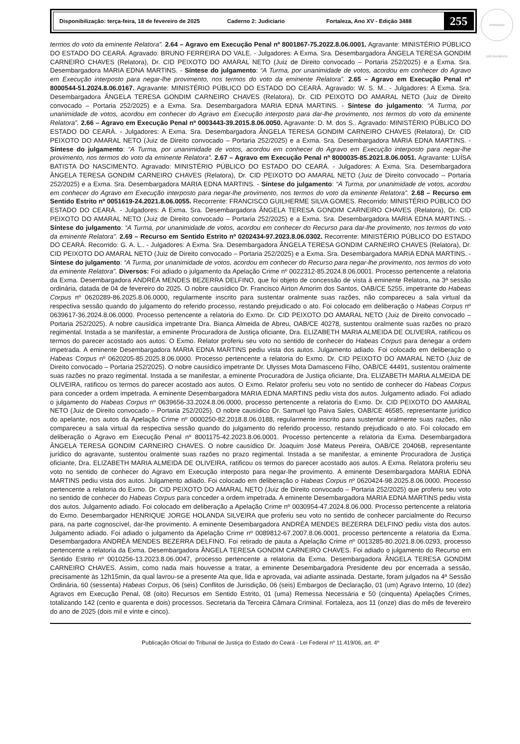ASSINADO DIGITALMENTE
Disponibilização: terça-feira, 18 de fevereiro de 2025 Caderno 2: Judiciario Fortaleza, Ano XV - Edição 3488 255
termos do voto da eminente Relatora”. 2.64 – Agravo em Execução Penal nº 8001867-75.2022.8.06.0001. Agravante: MINISTÉRIO PÚBLICO DO ESTADO DO CEARÁ. Agravado: BRUNO FERREIRA DO VALE. - Julgadores: A Exma. Sra. Desembargadora ÂNGELA TERESA GONDIM CARNEIRO CHAVES (Relatora), Dr. CID PEIXOTO DO AMARAL NETO (Juiz de Direito convocado – Portaria 252/2025) e a Exma. Sra. Desembargadora MARIA EDNA MARTINS. - Síntese do julgamento: “A Turma, por unanimidade de votos, acordou em conhecer do Agravo em Execução interposto para negar-lhe provimento, nos termos do voto da eminente Relatora”. 2.65 – Agravo em Execução Penal nº 8000544-51.2024.8.06.0167. Agravante: MINISTÉRIO PÚBLICO DO ESTADO DO CEARÁ. Agravado: W. S. M.. - Julgadores: A Exma. Sra. Desembargadora ÂNGELA TERESA GONDIM CARNEIRO CHAVES (Relatora), Dr. CID PEIXOTO DO AMARAL NETO (Juiz de Direito convocado – Portaria 252/2025) e a Exma. Sra. Desembargadora MARIA EDNA MARTINS. - Síntese do julgamento: “A Turma, por unanimidade de votos, acordou em conhecer do Agravo em Execução interposto para dar-lhe provimento, nos termos do voto da eminente Relatora”. 2.66 – Agravo em Execução Penal nº 0003443-39.2015.8.06.0050. Agravante: D. M. dos S.. Agravado: MINISTÉRIO PÚBLICO DO ESTADO DO CEARÁ. - Julgadores: A Exma. Sra. Desembargadora ÂNGELA TERESA GONDIM CARNEIRO CHAVES (Relatora), Dr. CID PEIXOTO DO AMARAL NETO (Juiz de Direito convocado – Portaria 252/2025) e a Exma. Sra. Desembargadora MARIA EDNA MARTINS. - Síntese do julgamento: “A Turma, por unanimidade de votos, acordou em conhecer do Agravo em Execução interposto para negar-lhe provimento, nos termos do voto da eminente Relatora”. 2.67 – Agravo em Execução Penal nº 8000035-85.2021.8.06.0051. Agravante: LUÍSA BATISTA DO NASCIMENTO. Agravado: MINISTÉRIO PÚBLICO DO ESTADO DO CEARÁ. - Julgadores: A Exma. Sra. Desembargadora ÂNGELA TERESA GONDIM CARNEIRO CHAVES (Relatora), Dr. CID PEIXOTO DO AMARAL NETO (Juiz de Direito convocado – Portaria 252/2025) e a Exma. Sra. Desembargadora MARIA EDNA MARTINS. - Síntese do julgamento: “A Turma, por unanimidade de votos, acordou em conhecer do Agravo em Execução interposto para negar-lhe provimento, nos termos do voto da eminente Relatora”. 2.68 – Recurso em Sentido Estrito nº 0051619-24.2021.8.06.0055. Recorrente: FRANCISCO GUILHERME SILVA GOMES. Recorrido: MINISTÉRIO PÚBLICO DO ESTADO DO CEARÁ. - Julgadores: A Exma. Sra. Desembargadora ÂNGELA TERESA GONDIM CARNEIRO CHAVES (Relatora), Dr. CID PEIXOTO DO AMARAL NETO (Juiz de Direito convocado – Portaria 252/2025) e a Exma. Sra. Desembargadora MARIA EDNA MARTINS. - Síntese do julgamento: “A Turma, por unanimidade de votos, acordou em conhecer do Recurso para dar-lhe provimento, nos termos do voto da eminente Relatora”. 2.69 – Recurso em Sentido Estrito nº 0202434-97.2023.8.06.0302. Recorrente: MINISTÉRIO PÚBLICO DO ESTADO DO CEARÁ. Recorrido: G. A. L.. - Julgadores: A Exma. Sra. Desembargadora ÂNGELA TERESA GONDIM CARNEIRO CHAVES (Relatora), Dr. CID PEIXOTO DO AMARAL NETO (Juiz de Direito convocado – Portaria 252/2025) e a Exma. Sra. Desembargadora MARIA EDNA MARTINS. - Síntese do julgamento: “A Turma, por unanimidade de votos, acordou em conhecer do Recurso para negar-lhe provimento, nos termos do voto da eminente Relatora”. Diversos: Foi adiado o julgamento da Apelação Crime nº 0022312-85.2024.8.06.0001. Processo pertencente a relatoria da Exma. Desembargadora ANDRÉA MENDES BEZERRA DELFINO, que foi objeto de concessão de vista à eminente Relatora, na 3ª sessão ordinária, datada de 04 de fevereiro do 2025. O nobre causídico Dr. Francisco Airton Amorim dos Santos, OAB/CE 5255, impetrante do Habeas Corpus nº 0620289-86.2025.8.06.0000, regularmente inscrito para sustentar oralmente suas razões, não compareceu a sala virtual da respectiva sessão quando do julgamento do referido processo, restando prejudicado o ato. Foi colocado em deliberação o Habeas Corpus nº 0639617-36.2024.8.06.0000. Processo pertencente a relatoria do Exmo. Dr. CID PEIXOTO DO AMARAL NETO (Juiz de Direito convocado – Portaria 252/2025). A nobre causídica impetrante Dra. Bianca Almeida de Abreu, OAB/CE 40278, sustentou oralmente suas razões no prazo regimental. Instada a se manifestar, a eminente Procuradora de Justiça oficiante, Dra. ELIZABETH MARIA ALMEIDA DE OLIVEIRA, ratificou os termos do parecer acostado aos autos. O Exmo. Relator proferiu seu voto no sentido de conhecer do Habeas Corpus para denegar a ordem impetrada. A eminente Desembargadora MARIA EDNA MARTINS pediu vista dos autos. Julgamento adiado. Foi colocado em deliberação o Habeas Corpus nº 0620205-85.2025.8.06.0000. Processo pertencente a relatoria do Exmo. Dr. CID PEIXOTO DO AMARAL NETO (Juiz de Direito convocado – Portaria 252/2025). O nobre causídico impetrante Dr. Ulysses Mota Damasceno Filho, OAB/CE 44491, sustentou oralmente suas razões no prazo regimental. Instada a se manifestar, a eminente Procuradora de Justiça oficiante, Dra. ELIZABETH MARIA ALMEIDA DE OLIVEIRA, ratificou os termos do parecer acostado aos autos. O Exmo. Relator proferiu seu voto no sentido de conhecer do Habeas Corpus para conceder a ordem impetrada. A eminente Desembargadora MARIA EDNA MARTINS pediu vista dos autos. Julgamento adiado. Foi adiado o julgamento do Habeas Corpus nº 0639656-33.2024.8.06.0000, processo pertencente a relatoria do Exmo. Dr. CID PEIXOTO DO AMARAL NETO (Juiz de Direito convocado – Portaria 252/2025). O nobre causídico Dr. Samuel Igo Paiva Sales, OAB/CE 46585, representante jurídico do apelante, nos autos da Apelação Crime nº 0000250-82.2018.8.06.0188, regularmente inscrito para sustentar oralmente suas razões, não compareceu a sala virtual da respectiva sessão quando do julgamento do referido processo, restando prejudicado o ato. Foi colocado em deliberação o Agravo em Execução Penal nº 8001175-42.2023.8.06.0001. Processo pertencente a relatoria da Exma. Desembargadora ÂNGELA TERESA GONDIM CARNEIRO CHAVES. O nobre causídico Dr. Joaquim José Mateus Pereira, OAB/CE 20406B, representante jurídico do agravante, sustentou oralmente suas razões no prazo regimental. Instada a se manifestar, a eminente Procuradora de Justiça oficiante, Dra. ELIZABETH MARIA ALMEIDA DE OLIVEIRA, ratificou os termos do parecer acostado aos autos. A Exma. Relatora proferiu seu voto no sentido de conhecer do Agravo em Execução interposto para negar-lhe provimento. A eminente Desembargadora MARIA EDNA MARTINS pediu vista dos autos. Julgamento adiado. Foi colocado em deliberação o Habeas Corpus nº 0620424-98.2025.8.06.0000. Processo pertencente a relatoria do Exmo. Dr. CID PEIXOTO DO AMARAL NETO (Juiz de Direito convocado – Portaria 252/2025) que proferiu seu voto no sentido de conhecer do Habeas Corpus para conceder a ordem impetrada. A eminente Desembargadora MARIA EDNA MARTINS pediu vista dos autos. Julgamento adiado. Foi colocado em deliberação a Apelação Crime nº 0030954-47.2024.8.06.000. Processo pertencente a relatoria do Exmo. Desembargador HENRIQUE JORGE HOLANDA SILVEIRA que proferiu seu voto no sentido de conhecer parcialmente do Recurso para, na parte cognoscível, dar-lhe provimento. A eminente Desembargadora ANDRÉA MENDES BEZERRA DELFINO pediu vista dos autos. Julgamento adiado. Foi adiado o julgamento da Apelação Crime nº 0089812-67.2007.8.06.0001, processo pertencente a relatoria da Exma. Desembargadora ANDRÉA MENDES BEZERRA DELFINO. Foi retirado de pauta a Apelação Crime nº 0013285-80.2021.8.06.0293, processo pertencente a relatoria da Exma. Desembargadora ÂNGELA TERESA GONDIM CARNEIRO CHAVES. Foi adiado o julgamento do Recurso em Sentido Estrito nº 0010256-13.2023.8.06.0047, processo pertencente a relatoria da Exma. Desembargadora ÂNGELA TERESA GONDIM CARNEIRO CHAVES. Assim, como nada mais houvesse a tratar, a eminente Desembargadora Presidente deu por encerrada a sessão, precisamente às 12h15min, da qual lavrou-se a presente Ata que, lida e aprovada, vai adiante assinada. Destarte, foram julgados na 4ª Sessão Ordinária, 60 (sessenta) Habeas Corpus, 06 (seis) Conflitos de Jurisdição, 06 (seis) Embargos de Declaração, 01 (um) Agravo Interno, 10 (dez) Agravos em Execução Penal, 08 (oito) Recursos em Sentido Estrito, 01 (uma) Remessa Necessária e 50 (cinquenta) Apelações Crimes, totalizando 142 (cento e quarenta e dois) processos. Secretaria da Terceira Câmara Criminal. Fortaleza, aos 11 (onze) dias do mês de fevereiro do ano de 2025 (dois mil e vinte e cinco).
Publicação Oficial do Tribunal de Justiça do Estado do Ceará - Lei Federal nº 11.419/06, art. 4º